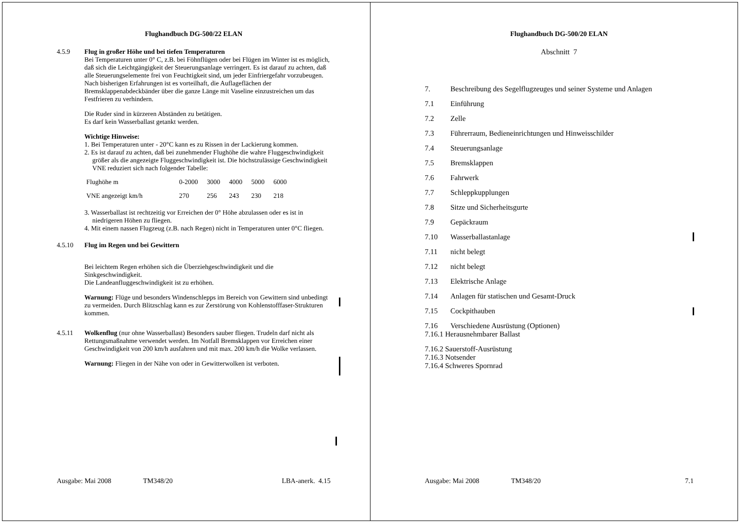Flughandbuch DG-500/22 ELAN
4.5.9 Flug in großer Höhe und bei tiefen Temperaturen
Bei Temperaturen unter 0° C, z.B. bei Föhnflügen oder bei Flügen im Winter ist es möglich, daß sich die Leichtgängigkeit der Steuerungsanlage verringert. Es ist darauf zu achten, daß alle Steuerungselemente frei von Feuchtigkeit sind, um jeder Einfriergefahr vorzubeugen.
Nach bisherigen Erfahrungen ist es vorteilhaft, die Auflageflächen der Bremsklappenabdeckbänder über die ganze Länge mit Vaseline einzustreichen um das Festfrieren zu verhindern.
Die Ruder sind in kürzeren Abständen zu betätigen.
Es darf kein Wasserballast getankt werden.
Wichtige Hinweise:
1. Bei Temperaturen unter - 20°C kann es zu Rissen in der Lackierung kommen.
2. Es ist darauf zu achten, daß bei zunehmender Flughöhe die wahre Fluggeschwindigkeit größer als die angezeigte Fluggeschwindigkeit ist. Die höchstzulässige Geschwindigkeit VNE reduziert sich nach folgender Tabelle:
| Flughöhe m | 0-2000 | 3000 | 4000 | 5000 | 6000 |
| VNE angezeigt km/h | 270 | 256 | 243 | 230 | 218 |
3. Wasserballast ist rechtzeitig vor Erreichen der 0° Höhe abzulassen oder es ist in niedrigeren Höhen zu fliegen.
4. Mit einem nassen Flugzeug (z.B. nach Regen) nicht in Temperaturen unter 0°C fliegen.
4.5.10 Flug im Regen und bei Gewittern
Bei leichtem Regen erhöhen sich die Überziehgeschwindigkeit und die Sinkgeschwindigkeit.
Die Landeanfluggeschwindigkeit ist zu erhöhen.
Warnung: Flüge und besonders Windenschlepps im Bereich von Gewittern sind unbedingt zu vermeiden. Durch Blitzschlag kann es zur Zerstörung von Kohlenstofffaser-Strukturen kommen.
4.5.11 Wolkenflug (nur ohne Wasserballast) Besonders sauber fliegen. Trudeln darf nicht als Rettungsmaßnahme verwendet werden. Im Notfall Bremsklappen vor Erreichen einer Geschwindigkeit von 200 km/h ausfahren und mit max. 200 km/h die Wolke verlassen.
Warnung: Fliegen in der Nähe von oder in Gewitterwolken ist verboten.
Ausgabe: Mai 2008 TM348/20 LBA-anerk. 4.15
Flughandbuch DG-500/20 ELAN
Abschnitt 7
7. Beschreibung des Segelflugzeuges und seiner Systeme und Anlagen
7.1 Einführung
7.2 Zelle
7.3 Führerraum, Bedieneinrichtungen und Hinweisschilder
7.4 Steuerungsanlage
7.5 Bremsklappen
7.6 Fahrwerk
7.7 Schleppkupplungen
7.8 Sitze und Sicherheitsgurte
7.9 Gepäckraum
7.10 Wasserballastanlage
7.11 nicht belegt
7.12 nicht belegt
7.13 Elektrische Anlage
7.14 Anlagen für statischen und Gesamt-Druck
7.15 Cockpithauben
7.16 Verschiedene Ausrüstung (Optionen)
7.16.1 Herausnehmbarer Ballast
7.16.2 Sauerstoff-Ausrüstung
7.16.3 Notsender
7.16.4 Schweres Spornrad
Ausgabe: Mai 2008 TM348/20 7.1